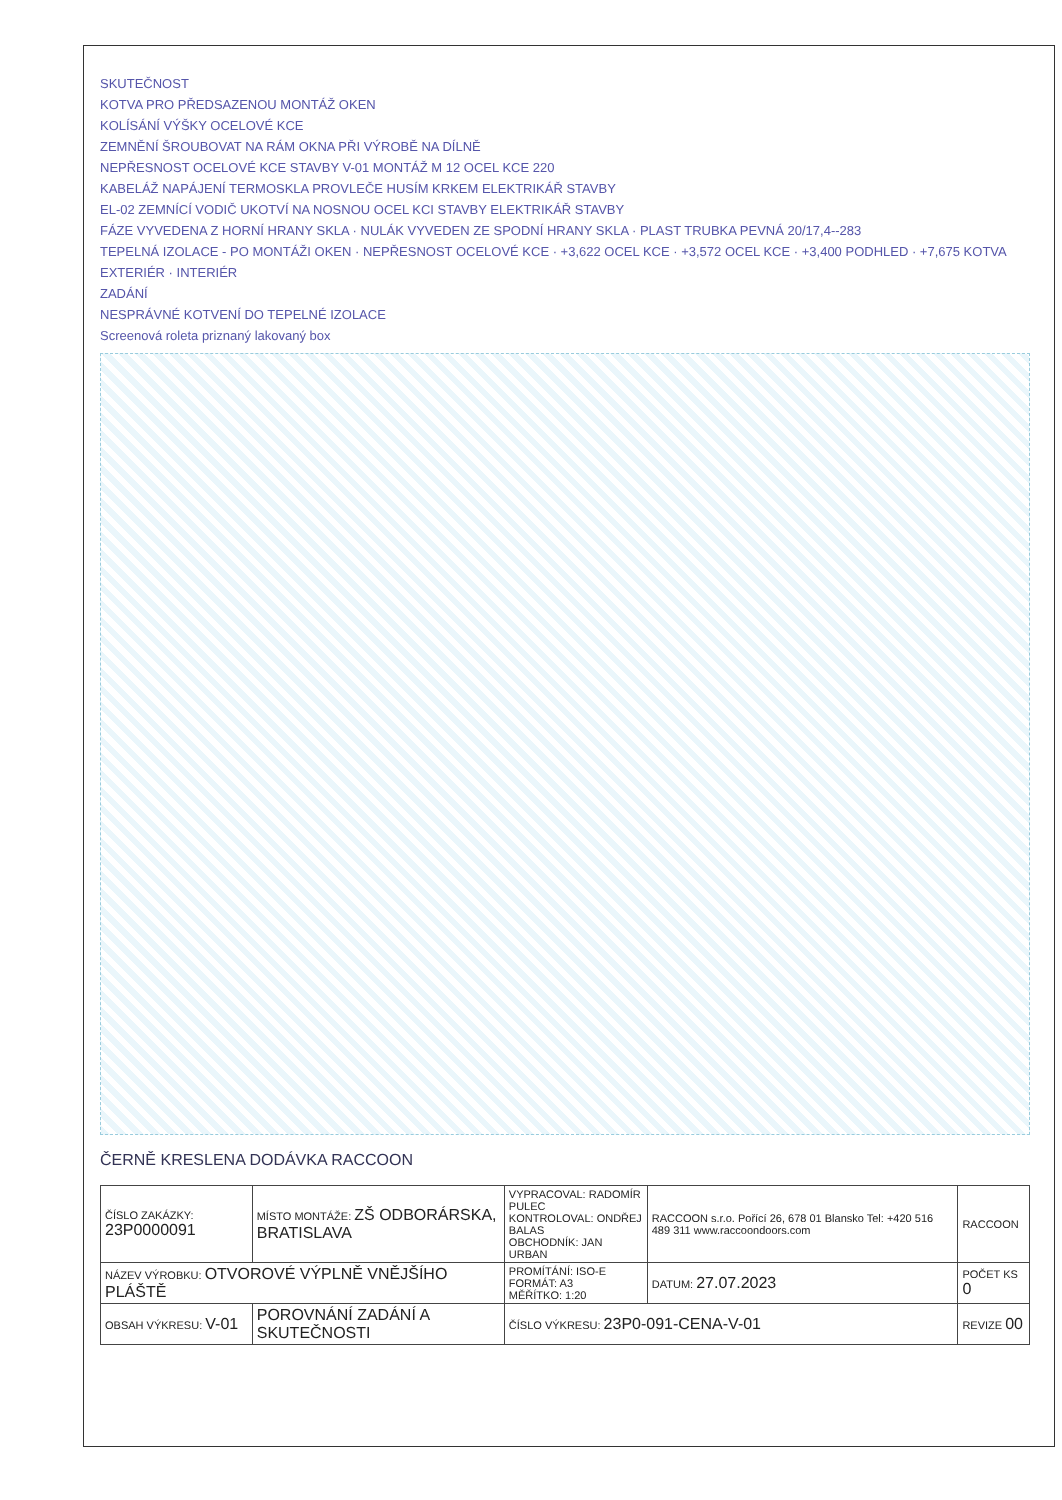SKUTEČNOST
KOTVA PRO PŘEDSAZENOU MONTÁŽ OKEN
KOLÍSÁNÍ VÝŠKY OCELOVÉ KCE
ZEMNĚNÍ ŠROUBOVAT NA RÁM OKNA PŘI VÝROBĚ NA DÍLNĚ
NEPŘESNOST OCELOVÉ KCE STAVBY V-01 MONTÁŽ M 12 OCEL KCE 220
KABELÁŽ NAPÁJENÍ TERMOSKLA PROVLEČE HUSÍM KRKEM ELEKTRIKÁŘ STAVBY
EL-02 ZEMNÍCÍ VODIČ UKOTVÍ NA NOSNOU OCEL KCI STAVBY ELEKTRIKÁŘ STAVBY
FÁZE VYVEDENA Z HORNÍ HRANY SKLA · NULÁK VYVEDEN ZE SPODNÍ HRANY SKLA · PLAST TRUBKA PEVNÁ 20/17,4--283
TEPELNÁ IZOLACE - PO MONTÁŽI OKEN · NEPŘESNOST OCELOVÉ KCE · +3,622 OCEL KCE · +3,572 OCEL KCE · +3,400 PODHLED · +7,675 KOTVA
EXTERIÉR · INTERIÉR
ZADÁNÍ
NESPRÁVNÉ KOTVENÍ DO TEPELNÉ IZOLACE
Screenová roleta priznaný lakovaný box
ČERNĚ KRESLENA DODÁVKA RACCOON
| ČÍSLO ZAKÁZKY: 23P0000091 | MÍSTO MONTÁŽE: ZŠ ODBORÁRSKA, BRATISLAVA | VYPRACOVAL: RADOMÍR PULEC KONTROLOVAL: ONDŘEJ BALAS OBCHODNÍK: JAN URBAN | RACCOON s.r.o. Pořící 26, 678 01 Blansko Tel: +420 516 489 311 www.raccoondoors.com | RACCOON |
| NÁZEV VÝROBKU: OTVOROVÉ VÝPLNĚ VNĚJŠÍHO PLÁŠTĚ | | PROMÍTÁNÍ: ISO-E FORMÁT: A3 MĚŘÍTKO: 1:20 | DATUM: 27.07.2023 | POČET KS 0 |
| OBSAH VÝKRESU: V-01 | POROVNÁNÍ ZADÁNÍ A SKUTEČNOSTI | ČÍSLO VÝKRESU: 23P0-091-CENA-V-01 | | REVIZE 00 |